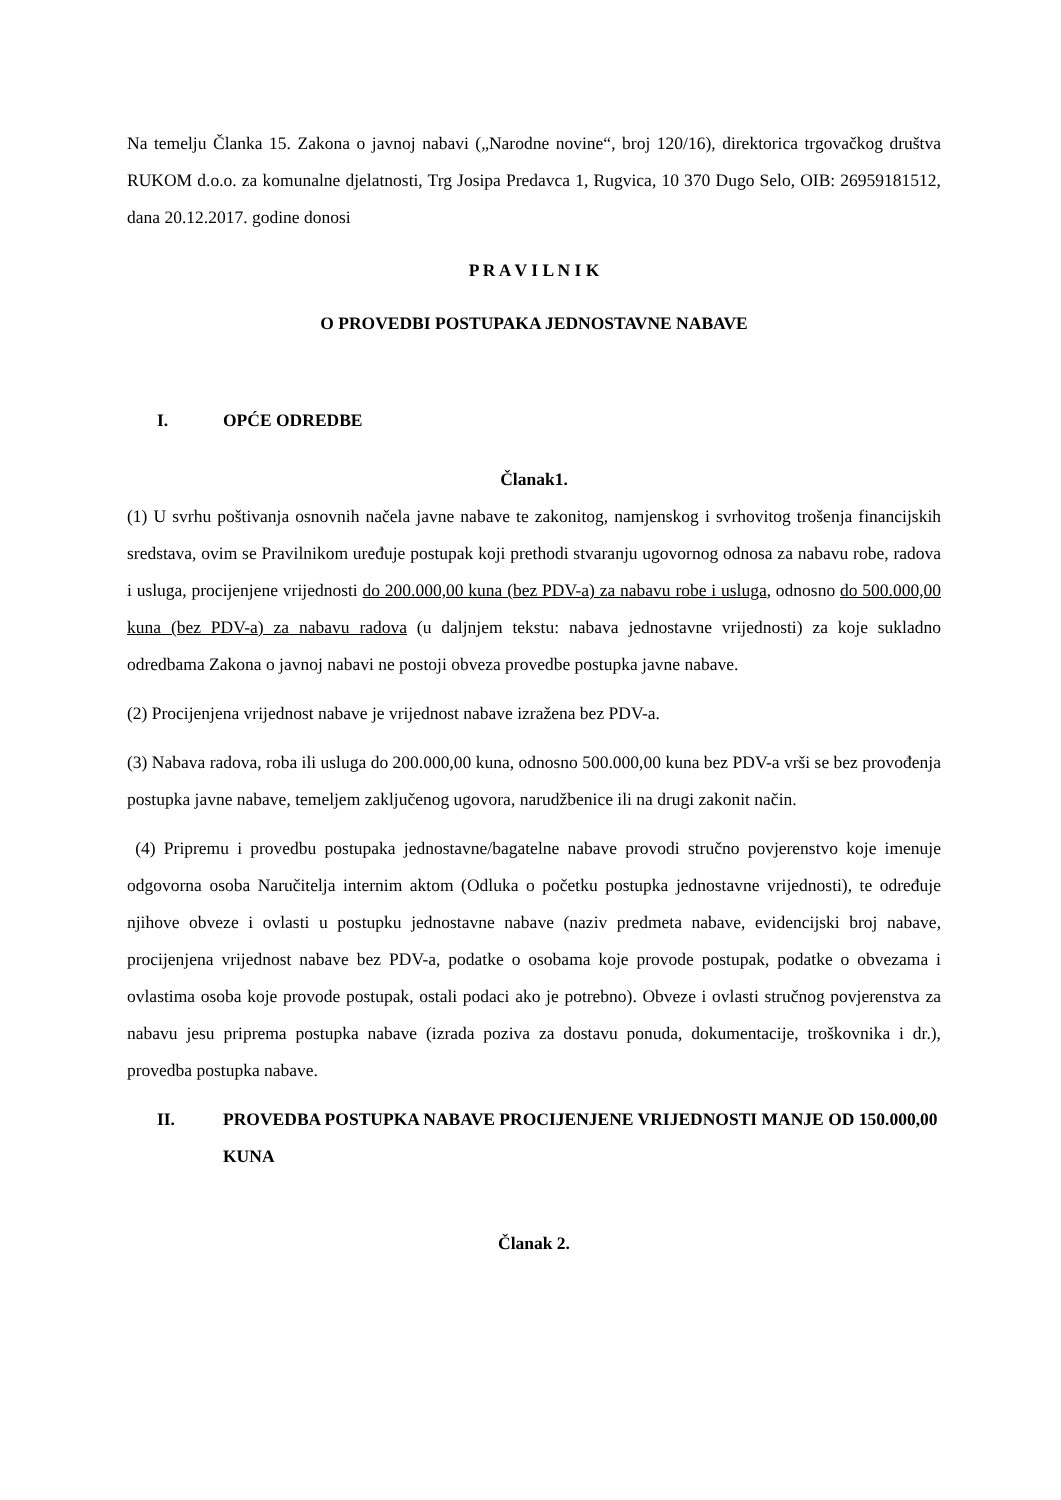Na temelju Članka 15. Zakona o javnoj nabavi („Narodne novine“, broj 120/16), direktorica trgovačkog društva RUKOM d.o.o. za komunalne djelatnosti, Trg Josipa Predavca 1, Rugvica, 10 370 Dugo Selo, OIB: 26959181512, dana 20.12.2017. godine donosi
P R A V I L N I K
O PROVEDBI POSTUPAKA JEDNOSTAVNE NABAVE
I. OPĆE ODREDBE
Članak1.
(1) U svrhu poštivanja osnovnih načela javne nabave te zakonitog, namjenskog i svrhovitog trošenja financijskih sredstava, ovim se Pravilnikom uređuje postupak koji prethodi stvaranju ugovornog odnosa za nabavu robe, radova i usluga, procijenjene vrijednosti do 200.000,00 kuna (bez PDV-a) za nabavu robe i usluga, odnosno do 500.000,00 kuna (bez PDV-a) za nabavu radova (u daljnjem tekstu: nabava jednostavne vrijednosti) za koje sukladno odredbama Zakona o javnoj nabavi ne postoji obveza provedbe postupka javne nabave.
(2) Procijenjena vrijednost nabave je vrijednost nabave izražena bez PDV-a.
(3) Nabava radova, roba ili usluga do 200.000,00 kuna, odnosno 500.000,00 kuna bez PDV-a vrši se bez provođenja postupka javne nabave, temeljem zaključenog ugovora, narudžbenice ili na drugi zakonit način.
(4) Pripremu i provedbu postupaka jednostavne/bagatelne nabave provodi stručno povjerenstvo koje imenuje odgovorna osoba Naručitelja internim aktom (Odluka o početku postupka jednostavne vrijednosti), te određuje njihove obveze i ovlasti u postupku jednostavne nabave (naziv predmeta nabave, evidencijski broj nabave, procijenjena vrijednost nabave bez PDV-a, podatke o osobama koje provode postupak, podatke o obvezama i ovlastima osoba koje provode postupak, ostali podaci ako je potrebno). Obveze i ovlasti stručnog povjerenstva za nabavu jesu priprema postupka nabave (izrada poziva za dostavu ponuda, dokumentacije, troškovnika i dr.), provedba postupka nabave.
II. PROVEDBA POSTUPKA NABAVE PROCIJENJENE VRIJEDNOSTI MANJE OD 150.000,00 KUNA
Članak 2.